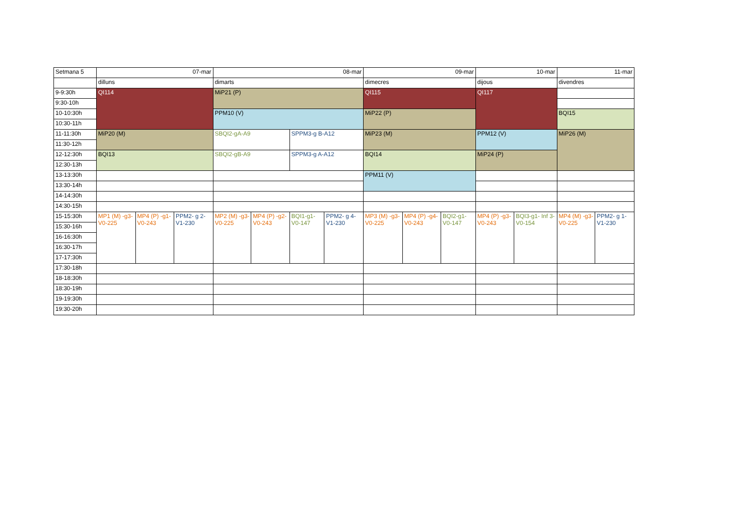| Setmana 5 | 07-mar | | | 08-mar | | | | 09-mar | | | 10-mar | | 11-mar | |
| | dilluns | | | dimarts | | | | dimecres | | | dijous | | divendres | |
| 9-9:30h | QI114 | | | MiP21 (P) | | | | QI115 | | | QI117 | | | |
| 9:30-10h | | | | | | | | | | | | | | |
| 10-10:30h | | | | PPM10 (V) | | | | MiP22 (P) | | | | | BQI15 | |
| 10:30-11h | | | | | | | | | | | | | | |
| 11-11:30h | MiP20 (M) | | | SBQI2-gA-A9 | | SPPM3-g B-A12 | | MiP23 (M) | | | PPM12 (V) | | MiP26 (M) | |
| 11:30-12h | | | | | | | | | | | | | | |
| 12-12:30h | BQI13 | | | SBQI2-gB-A9 | | SPPM3-g A-A12 | | BQI14 | | | MiP24 (P) | | | |
| 12:30-13h | | | | | | | | | | | | | | |
| 13-13:30h | | | | | | | | PPM11 (V) | | | | | | |
| 13:30-14h | | | | | | | | | | | | | | |
| 14-14:30h | | | | | | | | | | | | | | |
| 14:30-15h | | | | | | | | | | | | | | |
| 15-15:30h | MP1 (M) -g3- V0-225 | MP4 (P) -g1- V0-243 | PPM2- g 2- V1-230 | MP2 (M) -g3-V0-225 | MP4 (P) -g2- V0-243 | BQI1-g1- V0-147 | PPM2- g 4- V1-230 | MP3 (M) -g3- V0-225 | MP4 (P) -g4- V0-243 | BQI2-g1- V0-147 | MP4 (P) -g3- V0-243 | BQI3-g1- Inf 3- V0-154 | MP4 (M) -g3-V0-225 | PPM2- g 1- V1-230 |
| 15:30-16h | | | | | | | | | | | | | | |
| 16-16:30h | | | | | | | | | | | | | | |
| 16:30-17h | | | | | | | | | | | | | | |
| 17-17:30h | | | | | | | | | | | | | | |
| 17:30-18h | | | | | | | | | | | | | | |
| 18-18:30h | | | | | | | | | | | | | | |
| 18:30-19h | | | | | | | | | | | | | | |
| 19-19:30h | | | | | | | | | | | | | | |
| 19:30-20h | | | | | | | | | | | | | | |